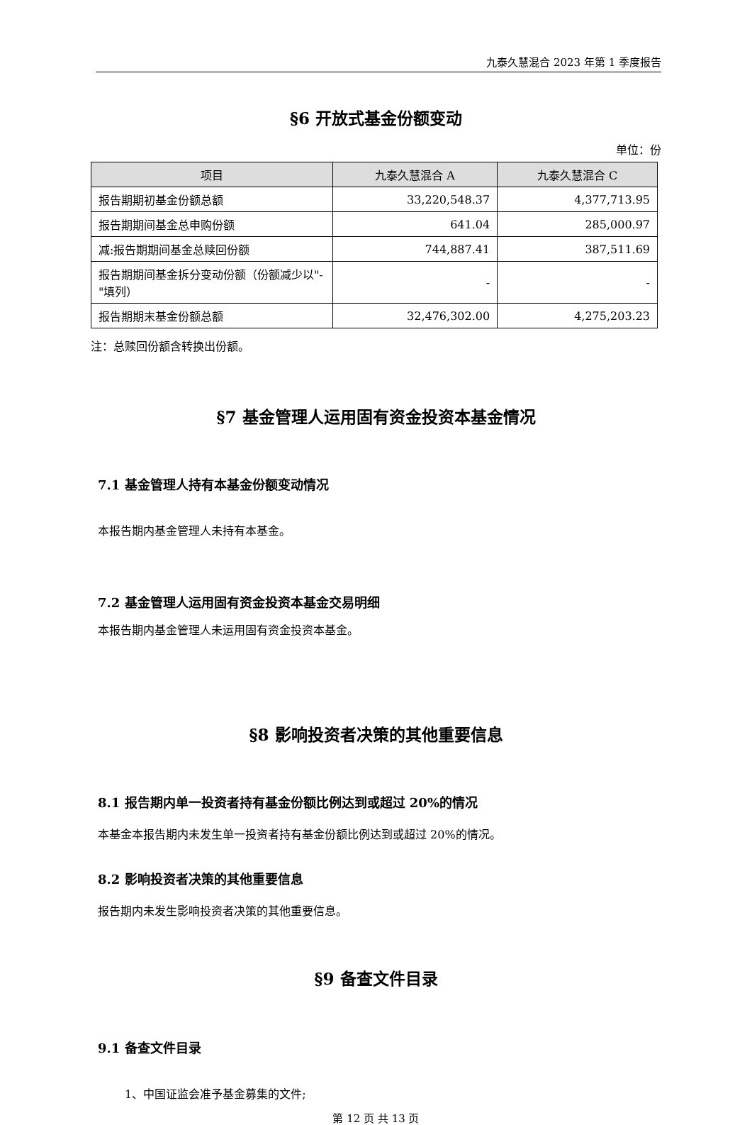九泰久慧混合 2023 年第 1 季度报告
§6 开放式基金份额变动
单位：份
| 项目 | 九泰久慧混合 A | 九泰久慧混合 C |
| --- | --- | --- |
| 报告期期初基金份额总额 | 33,220,548.37 | 4,377,713.95 |
| 报告期期间基金总申购份额 | 641.04 | 285,000.97 |
| 减:报告期期间基金总赎回份额 | 744,887.41 | 387,511.69 |
| 报告期期间基金拆分变动份额（份额减少以"-"填列） | - | - |
| 报告期期末基金份额总额 | 32,476,302.00 | 4,275,203.23 |
注：总赎回份额含转换出份额。
§7 基金管理人运用固有资金投资本基金情况
7.1 基金管理人持有本基金份额变动情况
本报告期内基金管理人未持有本基金。
7.2 基金管理人运用固有资金投资本基金交易明细
本报告期内基金管理人未运用固有资金投资本基金。
§8 影响投资者决策的其他重要信息
8.1 报告期内单一投资者持有基金份额比例达到或超过 20%的情况
本基金本报告期内未发生单一投资者持有基金份额比例达到或超过 20%的情况。
8.2 影响投资者决策的其他重要信息
报告期内未发生影响投资者决策的其他重要信息。
§9 备查文件目录
9.1 备查文件目录
1、中国证监会准予基金募集的文件;
第 12 页 共 13 页